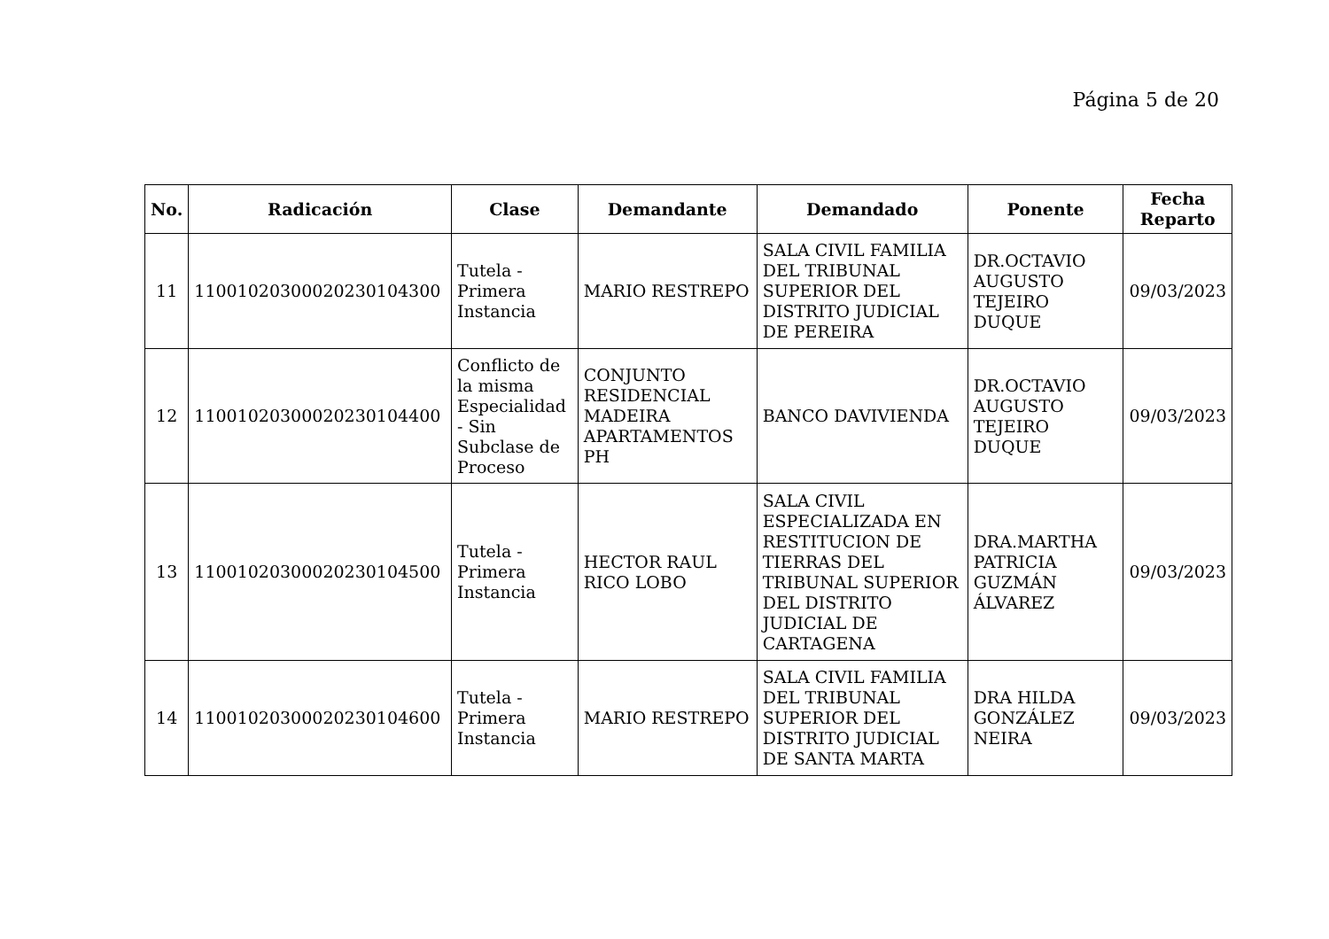Página 5 de 20
| No. | Radicación | Clase | Demandante | Demandado | Ponente | Fecha Reparto |
| --- | --- | --- | --- | --- | --- | --- |
| 11 | 11001020300020230104300 | Tutela - Primera Instancia | MARIO RESTREPO | SALA CIVIL FAMILIA DEL TRIBUNAL SUPERIOR DEL DISTRITO JUDICIAL DE PEREIRA | DR.OCTAVIO AUGUSTO TEJEIRO DUQUE | 09/03/2023 |
| 12 | 11001020300020230104400 | Conflicto de la misma Especialidad - Sin Subclase de Proceso | CONJUNTO RESIDENCIAL MADEIRA APARTAMENTOS PH | BANCO DAVIVIENDA | DR.OCTAVIO AUGUSTO TEJEIRO DUQUE | 09/03/2023 |
| 13 | 11001020300020230104500 | Tutela - Primera Instancia | HECTOR RAUL RICO LOBO | SALA CIVIL ESPECIALIZADA EN RESTITUCION DE TIERRAS DEL TRIBUNAL SUPERIOR DEL DISTRITO JUDICIAL DE CARTAGENA | DRA.MARTHA PATRICIA GUZMÁN ÁLVAREZ | 09/03/2023 |
| 14 | 11001020300020230104600 | Tutela - Primera Instancia | MARIO RESTREPO | SALA CIVIL FAMILIA DEL TRIBUNAL SUPERIOR DEL DISTRITO JUDICIAL DE SANTA MARTA | DRA HILDA GONZÁLEZ NEIRA | 09/03/2023 |